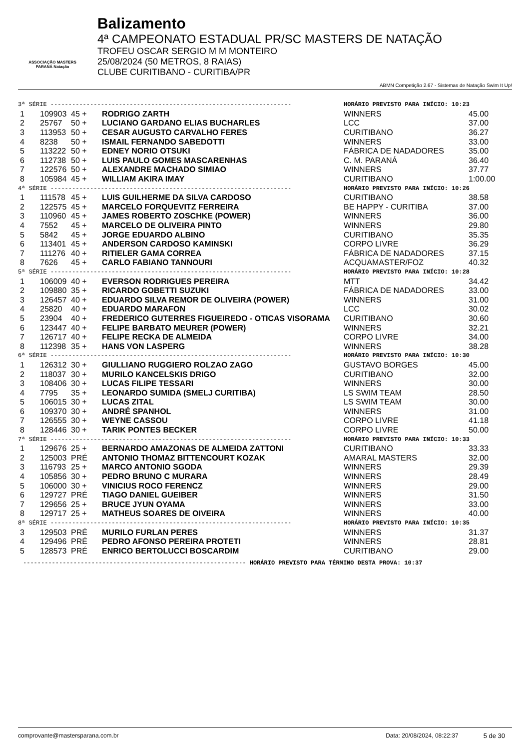ASSOCIAÇÃO MASTERS PARANÁ Natação
Balizamento
4ª CAMPEONATO ESTADUAL PR/SC MASTERS DE NATAÇÃO
TROFEU OSCAR SERGIO M M MONTEIRO
25/08/2024 (50 METROS, 8 RAIAS)
CLUBE CURITIBANO - CURITIBA/PR
ABMN Competição 2.67 - Sistemas de Natação Swim It Up!
| 3ª SÉRIE ------------------------------------------------------------------- | | | | HORÁRIO PREVISTO PARA INÍCIO: 10:23 | |
| 1 | 109903 | 45 + | RODRIGO ZARTH | WINNERS | 45.00 |
| 2 | 25767 | 50 + | LUCIANO GARDANO ELIAS BUCHARLES | LCC | 37.00 |
| 3 | 113953 | 50 + | CESAR AUGUSTO CARVALHO FERES | CURITIBANO | 36.27 |
| 4 | 8238 | 50 + | ISMAIL FERNANDO SABEDOTTI | WINNERS | 33.00 |
| 5 | 113222 | 50 + | EDNEY NORIO OTSUKI | FÁBRICA DE NADADORES | 35.00 |
| 6 | 112738 | 50 + | LUIS PAULO GOMES MASCARENHAS | C. M. PARANÁ | 36.40 |
| 7 | 122576 | 50 + | ALEXANDRE MACHADO SIMIAO | WINNERS | 37.77 |
| 8 | 105984 | 45 + | WILLIAM AKIRA IMAY | CURITIBANO | 1:00.00 |
| 4ª SÉRIE ------------------------------------------------------------------- | | | | HORÁRIO PREVISTO PARA INÍCIO: 10:26 | |
| 1 | 111578 | 45 + | LUIS GUILHERME DA SILVA CARDOSO | CURITIBANO | 38.58 |
| 2 | 122575 | 45 + | MARCELO FORQUEVITZ FERREIRA | BE HAPPY - CURITIBA | 37.00 |
| 3 | 110960 | 45 + | JAMES ROBERTO ZOSCHKE (POWER) | WINNERS | 36.00 |
| 4 | 7552 | 45 + | MARCELO DE OLIVEIRA PINTO | WINNERS | 29.80 |
| 5 | 5842 | 45 + | JORGE EDUARDO ALBINO | CURITIBANO | 35.35 |
| 6 | 113401 | 45 + | ANDERSON CARDOSO KAMINSKI | CORPO LIVRE | 36.29 |
| 7 | 111276 | 40 + | RITIELER GAMA CORREA | FÁBRICA DE NADADORES | 37.15 |
| 8 | 7626 | 45 + | CARLO FABIANO TANNOURI | ACQUAMASTER/FOZ | 40.32 |
| 5ª SÉRIE ------------------------------------------------------------------- | | | | HORÁRIO PREVISTO PARA INÍCIO: 10:28 | |
| 1 | 106009 | 40 + | EVERSON RODRIGUES PEREIRA | MTT | 34.42 |
| 2 | 109880 | 35 + | RICARDO GOBETTI SUZUKI | FÁBRICA DE NADADORES | 33.00 |
| 3 | 126457 | 40 + | EDUARDO SILVA REMOR DE OLIVEIRA (POWER) | WINNERS | 31.00 |
| 4 | 25820 | 40 + | EDUARDO MARAFON | LCC | 30.02 |
| 5 | 23904 | 40 + | FREDERICO GUTERRES FIGUEIREDO - OTICAS VISORAMA | CURITIBANO | 30.60 |
| 6 | 123447 | 40 + | FELIPE BARBATO MEURER (POWER) | WINNERS | 32.21 |
| 7 | 126717 | 40 + | FELIPE RECKA DE ALMEIDA | CORPO LIVRE | 34.00 |
| 8 | 112398 | 35 + | HANS VON LASPERG | WINNERS | 38.28 |
| 6ª SÉRIE ------------------------------------------------------------------- | | | | HORÁRIO PREVISTO PARA INÍCIO: 10:30 | |
| 1 | 126312 | 30 + | GIULLIANO RUGGIERO ROLZAO ZAGO | GUSTAVO BORGES | 45.00 |
| 2 | 118037 | 30 + | MURILO KANCELSKIS DRIGO | CURITIBANO | 32.00 |
| 3 | 108406 | 30 + | LUCAS FILIPE TESSARI | WINNERS | 30.00 |
| 4 | 7795 | 35 + | LEONARDO SUMIDA (SMELJ CURITIBA) | LS SWIM TEAM | 28.50 |
| 5 | 106015 | 30 + | LUCAS ZITAL | LS SWIM TEAM | 30.00 |
| 6 | 109370 | 30 + | ANDRÉ SPANHOL | WINNERS | 31.00 |
| 7 | 126555 | 30 + | WEYNE CASSOU | CORPO LIVRE | 41.18 |
| 8 | 128446 | 30 + | TARIK PONTES BECKER | CORPO LIVRE | 50.00 |
| 7ª SÉRIE ------------------------------------------------------------------- | | | | HORÁRIO PREVISTO PARA INÍCIO: 10:33 | |
| 1 | 129676 | 25 + | BERNARDO AMAZONAS DE ALMEIDA ZATTONI | CURITIBANO | 33.33 |
| 2 | 125003 | PRÉ | ANTONIO THOMAZ BITTENCOURT KOZAK | AMARAL MASTERS | 32.00 |
| 3 | 116793 | 25 + | MARCO ANTONIO SGODA | WINNERS | 29.39 |
| 4 | 105856 | 30 + | PEDRO BRUNO C MURARA | WINNERS | 28.49 |
| 5 | 106000 | 30 + | VINICIUS ROCO FERENCZ | WINNERS | 29.00 |
| 6 | 129727 | PRÉ | TIAGO DANIEL GUEIBER | WINNERS | 31.50 |
| 7 | 129656 | 25 + | BRUCE JYUN OYAMA | WINNERS | 33.00 |
| 8 | 129717 | 25 + | MATHEUS SOARES DE OIVEIRA | WINNERS | 40.00 |
| 8ª SÉRIE ------------------------------------------------------------------- | | | | HORÁRIO PREVISTO PARA INÍCIO: 10:35 | |
| 3 | 129503 | PRÉ | MURILO FURLAN PERES | WINNERS | 31.37 |
| 4 | 129496 | PRÉ | PEDRO AFONSO PEREIRA PROTETI | WINNERS | 28.81 |
| 5 | 128573 | PRÉ | ENRICO BERTOLUCCI BOSCARDIM | CURITIBANO | 29.00 |
-------------------------------------------------------------- HORÁRIO PREVISTO PARA TÉRMINO DESTA PROVA: 10:37
comprovante@mastersparana.com.br Data: 20/08/2024, 08:22:37 5 de 30